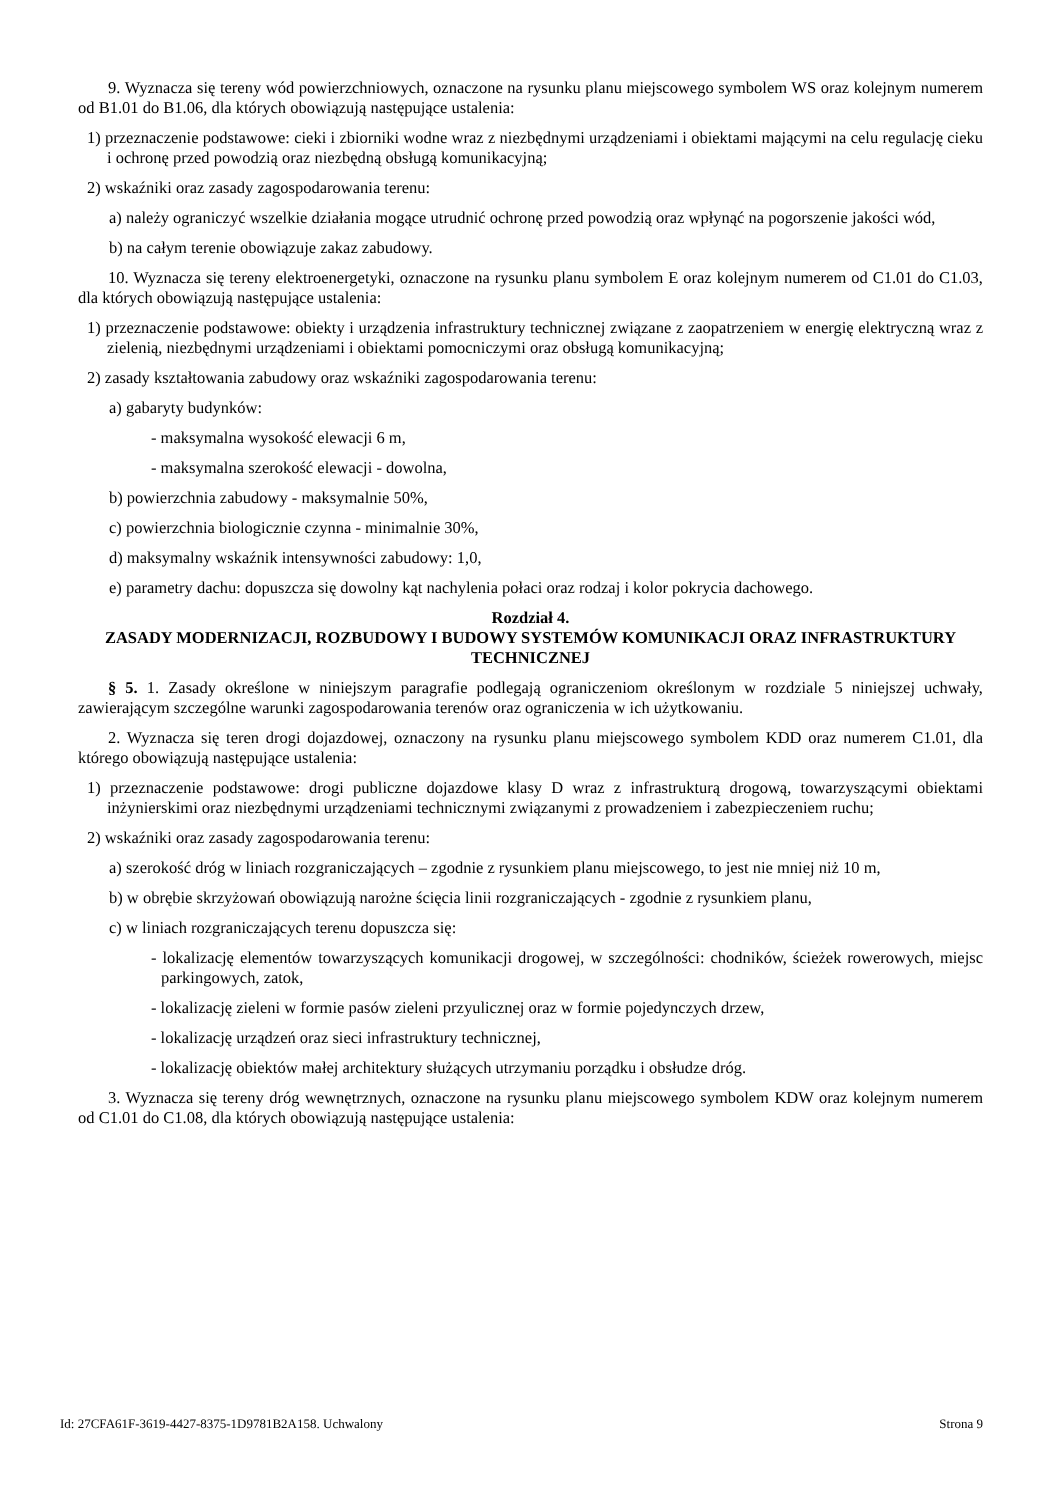9. Wyznacza się tereny wód powierzchniowych, oznaczone na rysunku planu miejscowego symbolem WS oraz kolejnym numerem od B1.01 do B1.06, dla których obowiązują następujące ustalenia:
1) przeznaczenie podstawowe: cieki i zbiorniki wodne wraz z niezbędnymi urządzeniami i obiektami mającymi na celu regulację cieku i ochronę przed powodzią oraz niezbędną obsługą komunikacyjną;
2) wskaźniki oraz zasady zagospodarowania terenu:
a) należy ograniczyć wszelkie działania mogące utrudnić ochronę przed powodzią oraz wpłynąć na pogorszenie jakości wód,
b) na całym terenie obowiązuje zakaz zabudowy.
10. Wyznacza się tereny elektroenergetyki, oznaczone na rysunku planu symbolem E oraz kolejnym numerem od C1.01 do C1.03, dla których obowiązują następujące ustalenia:
1) przeznaczenie podstawowe: obiekty i urządzenia infrastruktury technicznej związane z zaopatrzeniem w energię elektryczną wraz z zielenią, niezbędnymi urządzeniami i obiektami pomocniczymi oraz obsługą komunikacyjną;
2) zasady kształtowania zabudowy oraz wskaźniki zagospodarowania terenu:
a) gabaryty budynków:
- maksymalna wysokość elewacji 6 m,
- maksymalna szerokość elewacji - dowolna,
b) powierzchnia zabudowy - maksymalnie 50%,
c) powierzchnia biologicznie czynna - minimalnie 30%,
d) maksymalny wskaźnik intensywności zabudowy: 1,0,
e) parametry dachu: dopuszcza się dowolny kąt nachylenia połaci oraz rodzaj i kolor pokrycia dachowego.
Rozdział 4.
ZASADY MODERNIZACJI, ROZBUDOWY I BUDOWY SYSTEMÓW KOMUNIKACJI ORAZ INFRASTRUKTURY TECHNICZNEJ
§ 5. 1. Zasady określone w niniejszym paragrafie podlegają ograniczeniom określonym w rozdziale 5 niniejszej uchwały, zawierającym szczególne warunki zagospodarowania terenów oraz ograniczenia w ich użytkowaniu.
2. Wyznacza się teren drogi dojazdowej, oznaczony na rysunku planu miejscowego symbolem KDD oraz numerem C1.01, dla którego obowiązują następujące ustalenia:
1) przeznaczenie podstawowe: drogi publiczne dojazdowe klasy D wraz z infrastrukturą drogową, towarzyszącymi obiektami inżynierskimi oraz niezbędnymi urządzeniami technicznymi związanymi z prowadzeniem i zabezpieczeniem ruchu;
2) wskaźniki oraz zasady zagospodarowania terenu:
a) szerokość dróg w liniach rozgraniczających – zgodnie z rysunkiem planu miejscowego, to jest nie mniej niż 10 m,
b) w obrębie skrzyżowań obowiązują narożne ścięcia linii rozgraniczających - zgodnie z rysunkiem planu,
c) w liniach rozgraniczających terenu dopuszcza się:
- lokalizację elementów towarzyszących komunikacji drogowej, w szczególności: chodników, ścieżek rowerowych, miejsc parkingowych, zatok,
- lokalizację zieleni w formie pasów zieleni przyulicznej oraz w formie pojedynczych drzew,
- lokalizację urządzeń oraz sieci infrastruktury technicznej,
- lokalizację obiektów małej architektury służących utrzymaniu porządku i obsłudze dróg.
3. Wyznacza się tereny dróg wewnętrznych, oznaczone na rysunku planu miejscowego symbolem KDW oraz kolejnym numerem od C1.01 do C1.08, dla których obowiązują następujące ustalenia:
Id: 27CFA61F-3619-4427-8375-1D9781B2A158. Uchwalony Strona 9